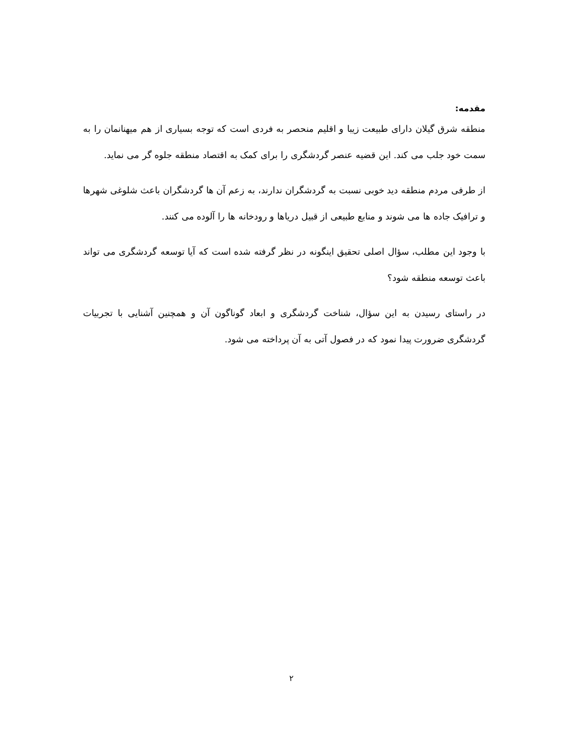مقدمه:
منطقه شرق گیلان دارای طبیعت زیبا و اقلیم منحصر به فردی است که توجه بسیاری از هم میهنانمان را به سمت خود جلب می کند. این قضیه عنصر گردشگری را برای کمک به اقتصاد منطقه جلوه گر می نماید.
از طرفی مردم منطقه دید خوبی نسبت به گردشگران ندارند، به زعم آن ها گردشگران باعث شلوغی شهرها و ترافیک جاده ها می شوند و منابع طبیعی از قبیل دریاها و رودخانه ها را آلوده می کنند.
با وجود این مطلب، سؤال اصلی تحقیق اینگونه در نظر گرفته شده است که آیا توسعه گردشگری می تواند باعث توسعه منطقه شود؟
در راستای رسیدن به این سؤال، شناخت گردشگری و ابعاد گوناگون آن و همچنین آشنایی با تجربیات گردشگری ضرورت پیدا نمود که در فصول آتی به آن پرداخته می شود.
۲